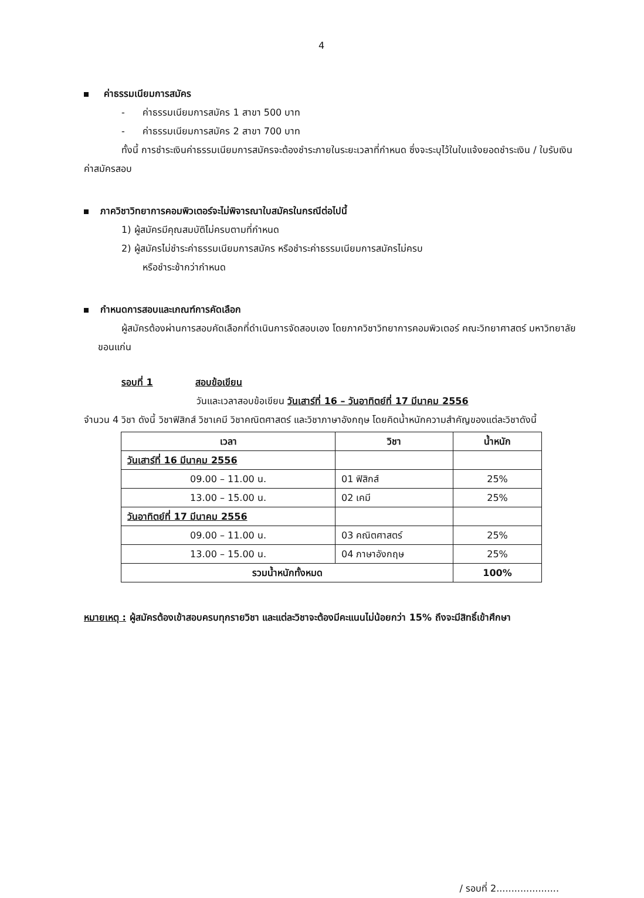4
ค่าธรรมเนียมการสมัคร
- ค่าธรรมเนียมการสมัคร 1 สาขา 500 บาท
- ค่าธรรมเนียมการสมัคร 2 สาขา 700 บาท
ทั้งนี้ การชำระเงินค่าธรรมเนียมการสมัครจะต้องชำระภายในระยะเวลาที่กำหนด ซึ่งจะระบุไว้ในใบแจ้งยอดชำระเงิน / ใบรับเงินค่าสมัครสอบ
ภาควิชาวิทยาการคอมพิวเตอร์จะไม่พิจารณาใบสมัครในกรณีต่อไปนี้
1) ผู้สมัครมีคุณสมบัติไม่ครบตามที่กำหนด
2) ผู้สมัครไม่ชำระค่าธรรมเนียมการสมัคร หรือชำระค่าธรรมเนียมการสมัครไม่ครบ
หรือชำระช้ากว่ากำหนด
กำหนดการสอบและเกณฑ์การคัดเลือก
ผู้สมัครต้องผ่านการสอบคัดเลือกที่ดำเนินการจัดสอบเอง โดยภาควิชาวิทยาการคอมพิวเตอร์ คณะวิทยาศาสตร์ มหาวิทยาลัยขอนแก่น
รอบที่ 1 สอบข้อเขียน
วันและเวลาสอบข้อเขียน วันเสาร์ที่ 16 – วันอาทิตย์ที่ 17 มีนาคม 2556
จำนวน 4 วิชา ดังนี้ วิชาฟิสิกส์ วิชาเคมี วิชาคณิตศาสตร์ และวิชาภาษาอังกฤษ โดยคิดน้ำหนักความสำคัญของแต่ละวิชาดังนี้
| เวลา | วิชา | น้ำหนัก |
| --- | --- | --- |
| วันเสาร์ที่ 16 มีนาคม 2556 | | |
| 09.00 – 11.00 น. | 01 ฟิสิกส์ | 25% |
| 13.00 – 15.00 น. | 02 เคมี | 25% |
| วันอาทิตย์ที่ 17 มีนาคม 2556 | | |
| 09.00 – 11.00 น. | 03 คณิตศาสตร์ | 25% |
| 13.00 – 15.00 น. | 04 ภาษาอังกฤษ | 25% |
| รวมน้ำหนักทั้งหมด | | 100% |
หมายเหตุ : ผู้สมัครต้องเข้าสอบครบทุกรายวิชา และแต่ละวิชาจะต้องมีคะแนนไม่น้อยกว่า 15% ถึงจะมีสิทธิ์เข้าศึกษา
/ รอบที่ 2.....................